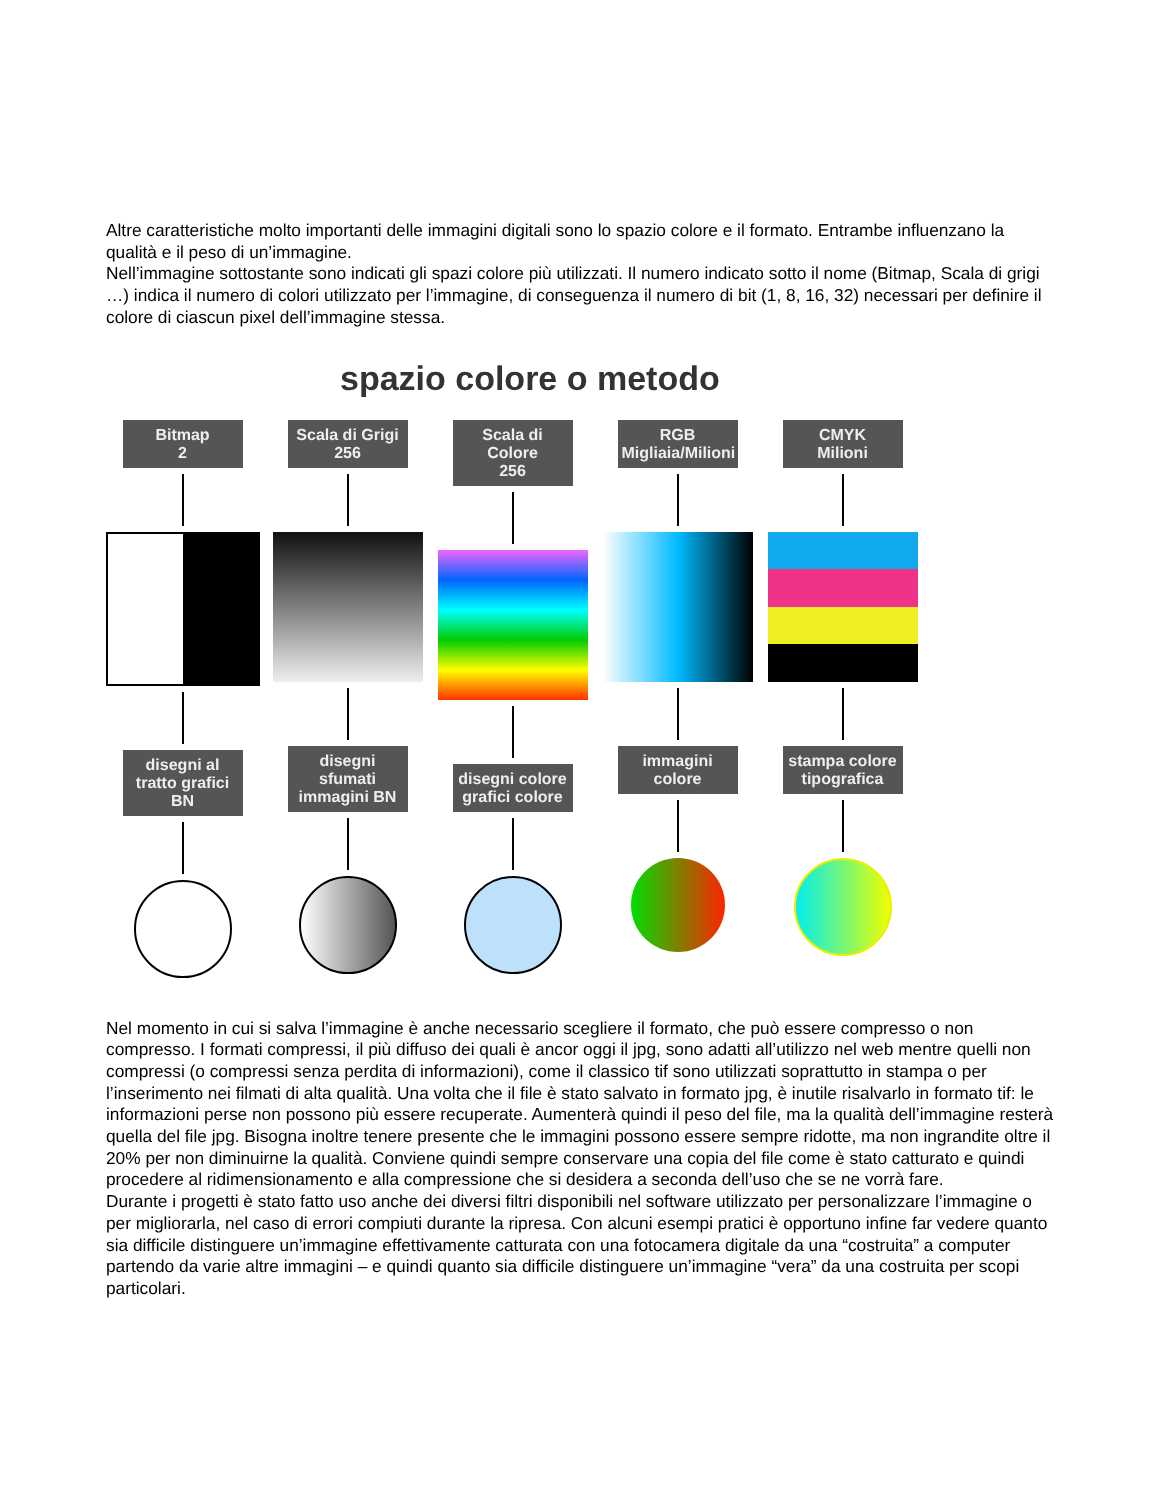Altre caratteristiche molto importanti delle immagini digitali sono lo spazio colore e il formato. Entrambe influenzano la qualità e il peso di un’immagine.
Nell’immagine sottostante sono indicati gli spazi colore più utilizzati. Il numero indicato sotto il nome (Bitmap, Scala di grigi …) indica il numero di colori utilizzato per l’immagine, di conseguenza il numero di bit (1, 8, 16, 32) necessari per definire il colore di ciascun pixel dell’immagine stessa.
spazio colore o metodo
Bitmap
2
disegni al tratto grafici BN
Scala di Grigi
256
disegni sfumati immagini BN
Scala di Colore
256
disegni colore grafici colore
RGB
Migliaia/Milioni
immagini colore
CMYK
Milioni
stampa colore tipografica
Nel momento in cui si salva l’immagine è anche necessario scegliere il formato, che può essere compresso o non compresso. I formati compressi, il più diffuso dei quali è ancor oggi il jpg, sono adatti all’utilizzo nel web mentre quelli non compressi (o compressi senza perdita di informazioni), come il classico tif sono utilizzati soprattutto in stampa o per l’inserimento nei filmati di alta qualità. Una volta che il file è stato salvato in formato jpg, è inutile risalvarlo in formato tif: le informazioni perse non possono più essere recuperate. Aumenterà quindi il peso del file, ma la qualità dell’immagine resterà quella del file jpg. Bisogna inoltre tenere presente che le immagini possono essere sempre ridotte, ma non ingrandite oltre il 20% per non diminuirne la qualità. Conviene quindi sempre conservare una copia del file come è stato catturato e quindi procedere al ridimensionamento e alla compressione che si desidera a seconda dell’uso che se ne vorrà fare.
Durante i progetti è stato fatto uso anche dei diversi filtri disponibili nel software utilizzato per personalizzare l’immagine o per migliorarla, nel caso di errori compiuti durante la ripresa. Con alcuni esempi pratici è opportuno infine far vedere quanto sia difficile distinguere un’immagine effettivamente catturata con una fotocamera digitale da una “costruita” a computer partendo da varie altre immagini – e quindi quanto sia difficile distinguere un’immagine “vera” da una costruita per scopi particolari.